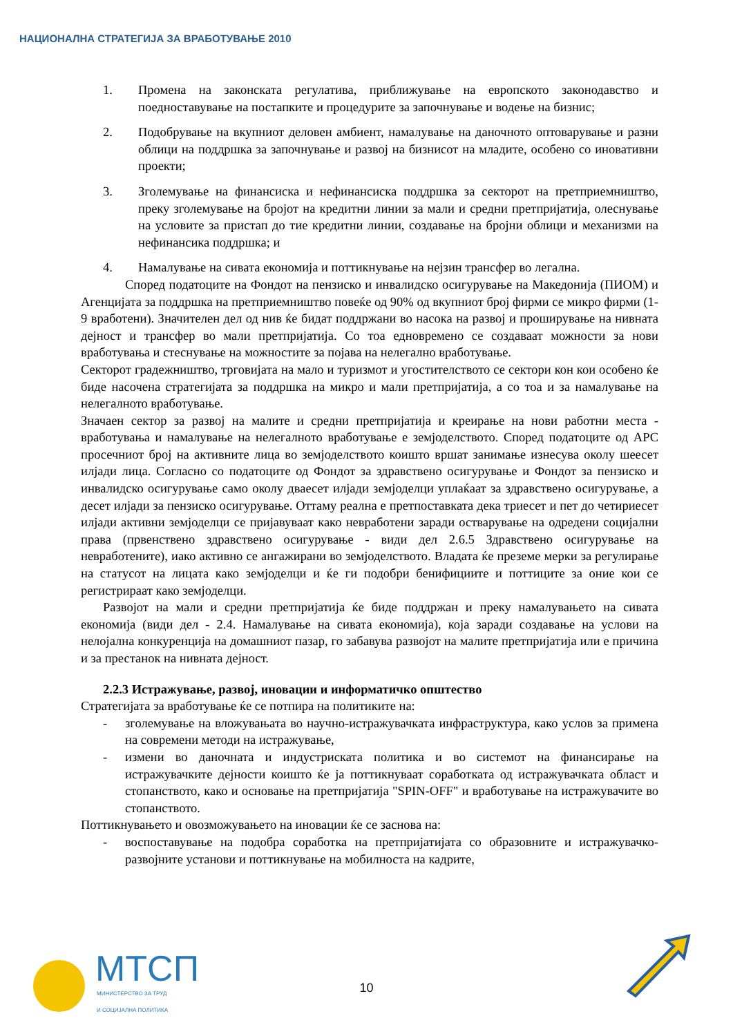НАЦИОНАЛНА СТРАТЕГИЈА ЗА ВРАБОТУВАЊЕ 2010
1. Промена на законската регулатива, приближување на европското законодавство и поедноставување на постапките и процедурите за започнување и водење на бизнис;
2. Подобрување на вкупниот деловен амбиент, намалување на даночното оптоварување и разни облици на поддршка за започнување и развој на бизнисот на младите, особено со иновативни проекти;
3. Зголемување на финансиска и нефинансиска поддршка за секторот на претприемништво, преку зголемување на бројот на кредитни линии за мали и средни претпријатија, олеснување на условите за пристап до тие кредитни линии, создавање на бројни облици и механизми на нефинансика поддршка; и
4. Намалување на сивата економија и поттикнување на нејзин трансфер во легална.
Според податоците на Фондот на пензиско и инвалидско осигурување на Македонија (ПИОМ) и Агенцијата за поддршка на претприемништво повеќе од 90% од вкупниот број фирми се микро фирми (1-9 вработени). Значителен дел од нив ќе бидат поддржани во насока на развој и проширување на нивната дејност и трансфер во мали претпријатија. Со тоа едновремено се создаваат можности за нови вработувања и стеснување на можностите за појава на нелегално вработување.
Секторот градежништво, трговијата на мало и туризмот и угостителството се сектори кон кои особено ќе биде насочена стратегијата за поддршка на микро и мали претпријатија, а со тоа и за намалување на нелегалното вработување.
Значаен сектор за развој на малите и средни претпријатија и креирање на нови работни места - вработувања и намалување на нелегалното вработување е земјоделството. Според податоците од АРС просечниот број на активните лица во земјоделството коишто вршат занимање изнесува околу шеесет илјади лица. Согласно со податоците од Фондот за здравствено осигурување и Фондот за пензиско и инвалидско осигурување само околу дваесет илјади земјоделци уплаќаат за здравствено осигурување, а десет илјади за пензиско осигурување. Оттаму реална е претпоставката дека триесет и пет до четириесет илјади активни земјоделци се пријавуваат како невработени заради остварување на одредени социјални права (првенствено здравствено осигурување - види дел 2.6.5 Здравствено осигурување на невработените), иако активно се ангажирани во земјоделството. Владата ќе преземе мерки за регулирање на статусот на лицата како земјоделци и ќе ги подобри бенифициите и поттиците за оние кои се регистрираат како земјоделци.
Развојот на мали и средни претпријатија ќе биде поддржан и преку намалувањето на сивата економија (види дел - 2.4. Намалување на сивата економија), која заради создавање на услови на нелојална конкуренција на домашниот пазар, го забавува развојот на малите претпријатија или е причина и за престанок на нивната дејност.
2.2.3 Истражување, развој, иновации и информатичко општество
Стратегијата за вработување ќе се потпира на политиките на:
- зголемување на вложувањата во научно-истражувачката инфраструктура, како услов за примена на современи методи на истражување,
- измени во даночната и индустриската политика и во системот на финансирање на истражувачките дејности коишто ќе ја поттикнуваат соработката од истражувачката област и стопанството, како и основање на претпријатија "SPIN-OFF" и вработување на истражувачите во стопанството.
Поттикнувањето и овозможувањето на иновации ќе се заснова на:
- воспоставување на подобра соработка на претпријатијата со образовните и истражувачко-развојните установи и поттикнување на мобилноста на кадрите,
МТСП
МИНИСТЕРСТВО ЗА ТРУД
И СОЦИЈАЛНА ПОЛИТИКА
10